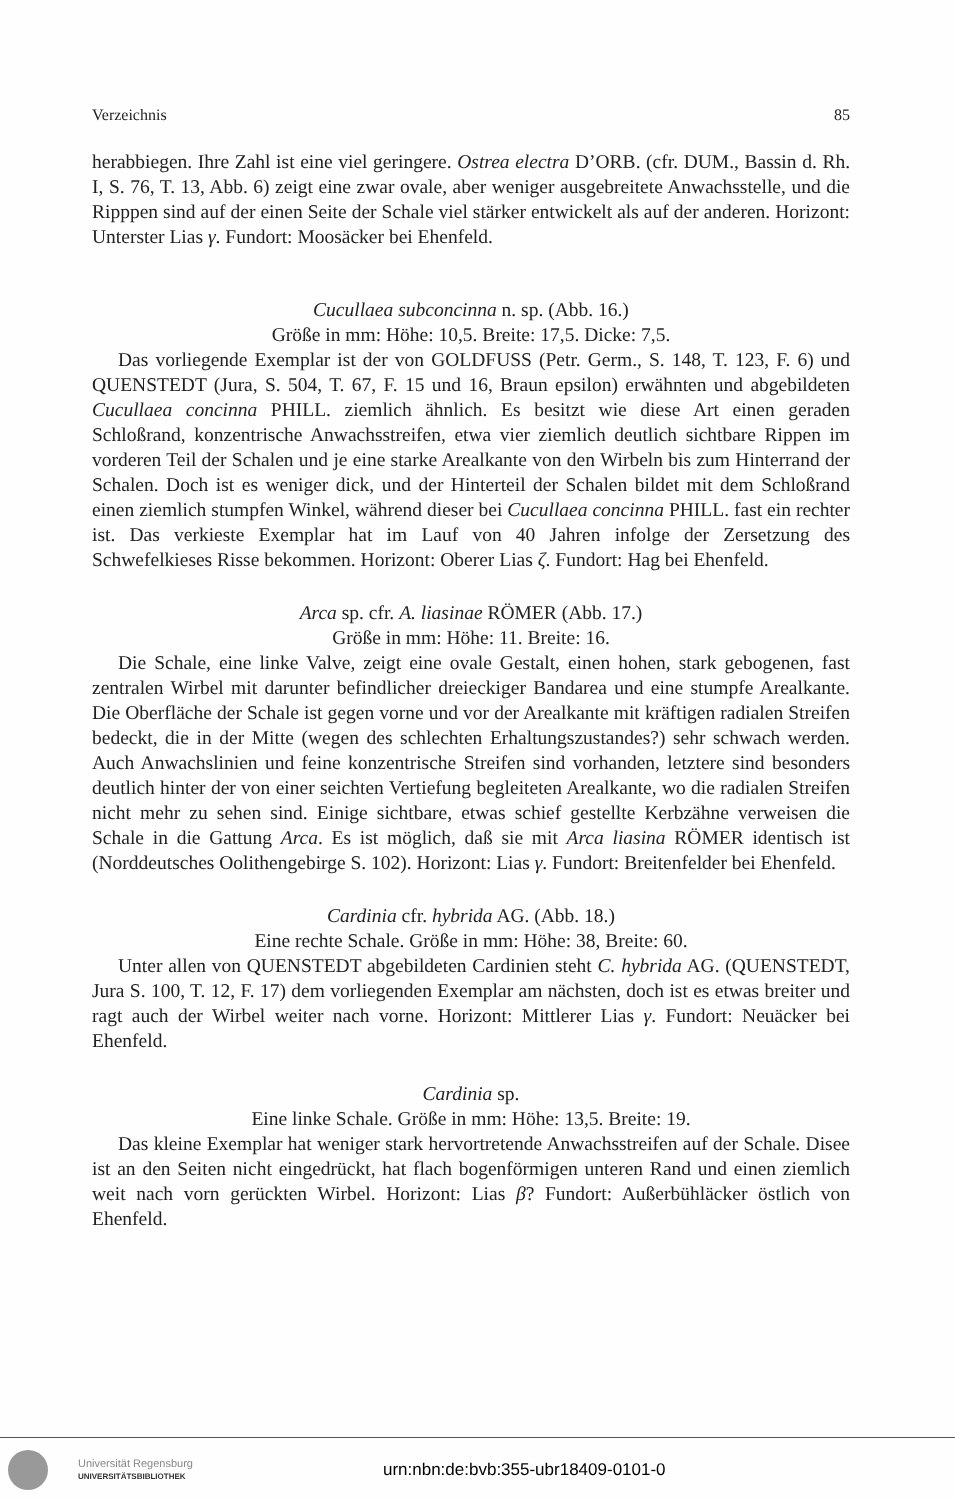Verzeichnis 85
herabbiegen. Ihre Zahl ist eine viel geringere. Ostrea electra D’ORB. (cfr. DUM., Bassin d. Rh. I, S. 76, T. 13, Abb. 6) zeigt eine zwar ovale, aber weniger ausgebreitete Anwachsstelle, und die Ripppen sind auf der einen Seite der Schale viel stärker entwickelt als auf der anderen. Horizont: Unterster Lias γ. Fundort: Moosäcker bei Ehenfeld.
Cucullaea subconcinna n. sp. (Abb. 16.)
Größe in mm: Höhe: 10,5. Breite: 17,5. Dicke: 7,5.
Das vorliegende Exemplar ist der von GOLDFUSS (Petr. Germ., S. 148, T. 123, F. 6) und QUENSTEDT (Jura, S. 504, T. 67, F. 15 und 16, Braun epsilon) erwähnten und abgebildeten Cucullaea concinna PHILL. ziemlich ähnlich. Es besitzt wie diese Art einen geraden Schloßrand, konzentrische Anwachsstreifen, etwa vier ziemlich deutlich sichtbare Rippen im vorderen Teil der Schalen und je eine starke Arealkante von den Wirbeln bis zum Hinterrand der Schalen. Doch ist es weniger dick, und der Hinterteil der Schalen bildet mit dem Schloßrand einen ziemlich stumpfen Winkel, während dieser bei Cucullaea concinna PHILL. fast ein rechter ist. Das verkieste Exemplar hat im Lauf von 40 Jahren infolge der Zersetzung des Schwefelkieses Risse bekommen. Horizont: Oberer Lias ζ. Fundort: Hag bei Ehenfeld.
Arca sp. cfr. A. liasinae RÖMER (Abb. 17.)
Größe in mm: Höhe: 11. Breite: 16.
Die Schale, eine linke Valve, zeigt eine ovale Gestalt, einen hohen, stark gebogenen, fast zentralen Wirbel mit darunter befindlicher dreieckiger Bandarea und eine stumpfe Arealkante. Die Oberfläche der Schale ist gegen vorne und vor der Arealkante mit kräftigen radialen Streifen bedeckt, die in der Mitte (wegen des schlechten Erhaltungszustandes?) sehr schwach werden. Auch Anwachslinien und feine konzentrische Streifen sind vorhanden, letztere sind besonders deutlich hinter der von einer seichten Vertiefung begleiteten Arealkante, wo die radialen Streifen nicht mehr zu sehen sind. Einige sichtbare, etwas schief gestellte Kerbzähne verweisen die Schale in die Gattung Arca. Es ist möglich, daß sie mit Arca liasina RÖMER identisch ist (Norddeutsches Oolithengebirge S. 102). Horizont: Lias γ. Fundort: Breitenfelder bei Ehenfeld.
Cardinia cfr. hybrida AG. (Abb. 18.)
Eine rechte Schale. Größe in mm: Höhe: 38, Breite: 60.
Unter allen von QUENSTEDT abgebildeten Cardinien steht C. hybrida AG. (QUENSTEDT, Jura S. 100, T. 12, F. 17) dem vorliegenden Exemplar am nächsten, doch ist es etwas breiter und ragt auch der Wirbel weiter nach vorne. Horizont: Mittlerer Lias γ. Fundort: Neuäcker bei Ehenfeld.
Cardinia sp.
Eine linke Schale. Größe in mm: Höhe: 13,5. Breite: 19.
Das kleine Exemplar hat weniger stark hervortretende Anwachsstreifen auf der Schale. Disee ist an den Seiten nicht eingedrückt, hat flach bogenförmigen unteren Rand und einen ziemlich weit nach vorn gerückten Wirbel. Horizont: Lias β? Fundort: Außerbühläcker östlich von Ehenfeld.
Universität Regensburg
UNIVERSITÄTSBIBLIOTHEK
urn:nbn:de:bvb:355-ubr18409-0101-0